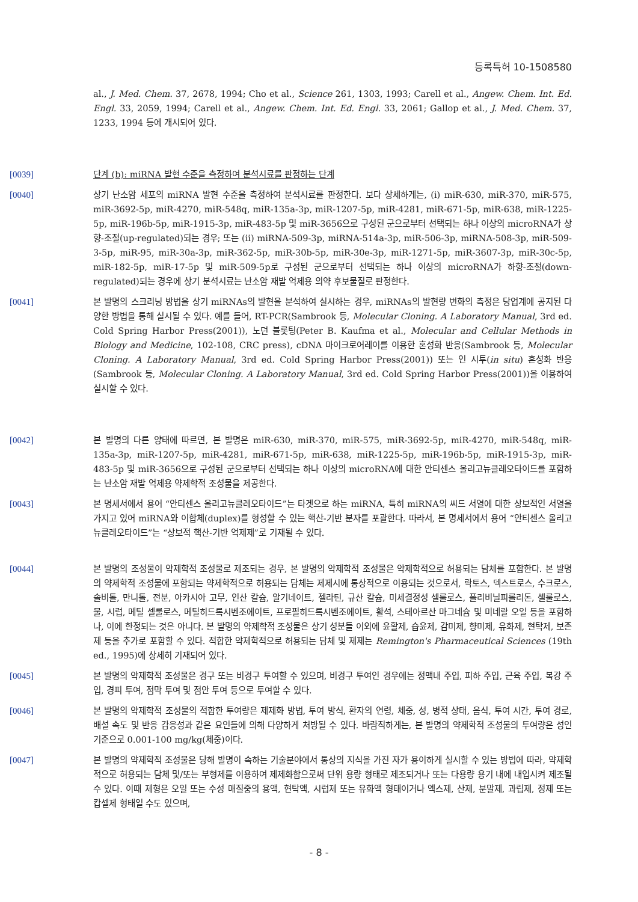등록특허 10-1508580
al., J. Med. Chem. 37, 2678, 1994; Cho et al., Science 261, 1303, 1993; Carell et al., Angew. Chem. Int. Ed. Engl. 33, 2059, 1994; Carell et al., Angew. Chem. Int. Ed. Engl. 33, 2061; Gallop et al., J. Med. Chem. 37, 1233, 1994 등에 개시되어 있다.
[0039] 단계 (b): miRNA 발현 수준을 측정하여 분석시료를 판정하는 단계
[0040] 상기 난소암 세포의 miRNA 발현 수준을 측정하여 분석시료를 판정한다. 보다 상세하게는, (i) miR-630, miR-370, miR-575, miR-3692-5p, miR-4270, miR-548q, miR-135a-3p, miR-1207-5p, miR-4281, miR-671-5p, miR-638, miR-1225-5p, miR-196b-5p, miR-1915-3p, miR-483-5p 및 miR-3656으로 구성된 군으로부터 선택되는 하나 이상의 microRNA가 상향-조절(up-regulated)되는 경우; 또는 (ii) miRNA-509-3p, miRNA-514a-3p, miR-506-3p, miRNA-508-3p, miR-509-3-5p, miR-95, miR-30a-3p, miR-362-5p, miR-30b-5p, miR-30e-3p, miR-1271-5p, miR-3607-3p, miR-30c-5p, miR-182-5p, miR-17-5p 및 miR-509-5p로 구성된 군으로부터 선택되는 하나 이상의 microRNA가 하향-조절(down-regulated)되는 경우에 상기 분석시료는 난소암 재발 억제용 의약 후보물질로 판정한다.
[0041] 본 발명의 스크리닝 방법을 상기 miRNAs의 발현을 분석하여 실시하는 경우, miRNAs의 발현량 변화의 측정은 당업계에 공지된 다양한 방법을 통해 실시될 수 있다. 예를 들어, RT-PCR(Sambrook 등, Molecular Cloning. A Laboratory Manual, 3rd ed. Cold Spring Harbor Press(2001)), 노던 블롯팅(Peter B. Kaufma et al., Molecular and Cellular Methods in Biology and Medicine, 102-108, CRC press), cDNA 마이크로어레이를 이용한 혼성화 반응(Sambrook 등, Molecular Cloning. A Laboratory Manual, 3rd ed. Cold Spring Harbor Press(2001)) 또는 인 시투(in situ) 혼성화 반응(Sambrook 등, Molecular Cloning. A Laboratory Manual, 3rd ed. Cold Spring Harbor Press(2001))을 이용하여 실시할 수 있다.
[0042] 본 발명의 다른 양태에 따르면, 본 발명은 miR-630, miR-370, miR-575, miR-3692-5p, miR-4270, miR-548q, miR-135a-3p, miR-1207-5p, miR-4281, miR-671-5p, miR-638, miR-1225-5p, miR-196b-5p, miR-1915-3p, miR-483-5p 및 miR-3656으로 구성된 군으로부터 선택되는 하나 이상의 microRNA에 대한 안티센스 올리고뉴클레오타이드를 포함하는 난소암 재발 억제용 약제학적 조성물을 제공한다.
[0043] 본 명세서에서 용어 “안티센스 올리고뉴클레오타이드”는 타겟으로 하는 miRNA, 특히 miRNA의 씨드 서열에 대한 상보적인 서열을 가지고 있어 miRNA와 이합체(duplex)를 형성할 수 있는 핵산-기반 분자를 포괄한다. 따라서, 본 명세서에서 용어 “안티센스 올리고뉴클레오타이드”는 “상보적 핵산-기반 억제제”로 기재될 수 있다.
[0044] 본 발명의 조성물이 약제학적 조성물로 제조되는 경우, 본 발명의 약제학적 조성물은 약제학적으로 허용되는 담체를 포함한다. 본 발명의 약제학적 조성물에 포함되는 약제학적으로 허용되는 담체는 제제시에 통상적으로 이용되는 것으로서, 락토스, 덱스트로스, 수크로스, 솔비톨, 만니톨, 전분, 아카시아 고무, 인산 칼슘, 알기네이트, 젤라틴, 규산 칼슘, 미세결정성 셀룰로스, 폴리비닐피롤리돈, 셀룰로스, 물, 시럽, 메틸 셀룰로스, 메틸히드록시벤조에이트, 프로필히드록시벤조에이트, 활석, 스테아르산 마그네슘 및 미네랄 오일 등을 포함하나, 이에 한정되는 것은 아니다. 본 발명의 약제학적 조성물은 상기 성분들 이외에 윤활제, 습윤제, 감미제, 향미제, 유화제, 현탁제, 보존제 등을 추가로 포함할 수 있다. 적합한 약제학적으로 허용되는 담체 및 제제는 Remington's Pharmaceutical Sciences (19th ed., 1995)에 상세히 기재되어 있다.
[0045] 본 발명의 약제학적 조성물은 경구 또는 비경구 투여할 수 있으며, 비경구 투여인 경우에는 정맥내 주입, 피하 주입, 근육 주입, 복강 주입, 경피 투여, 점막 투여 및 점안 투여 등으로 투여할 수 있다.
[0046] 본 발명의 약제학적 조성물의 적합한 투여량은 제제화 방법, 투여 방식, 환자의 연령, 체중, 성, 병적 상태, 음식, 투여 시간, 투여 경로, 배설 속도 및 반응 감응성과 같은 요인들에 의해 다양하게 처방될 수 있다. 바람직하게는, 본 발명의 약제학적 조성물의 투여량은 성인 기준으로 0.001-100 mg/kg(체중)이다.
[0047] 본 발명의 약제학적 조성물은 당해 발명이 속하는 기술분야에서 통상의 지식을 가진 자가 용이하게 실시할 수 있는 방법에 따라, 약제학적으로 허용되는 담체 및/또는 부형제를 이용하여 제제화함으로써 단위 용량 형태로 제조되거나 또는 다용량 용기 내에 내입시켜 제조될 수 있다. 이때 제형은 오일 또는 수성 매질중의 용액, 현탁액, 시럽제 또는 유화액 형태이거나 엑스제, 산제, 분말제, 과립제, 정제 또는 캅셀제 형태일 수도 있으며,
- 8 -